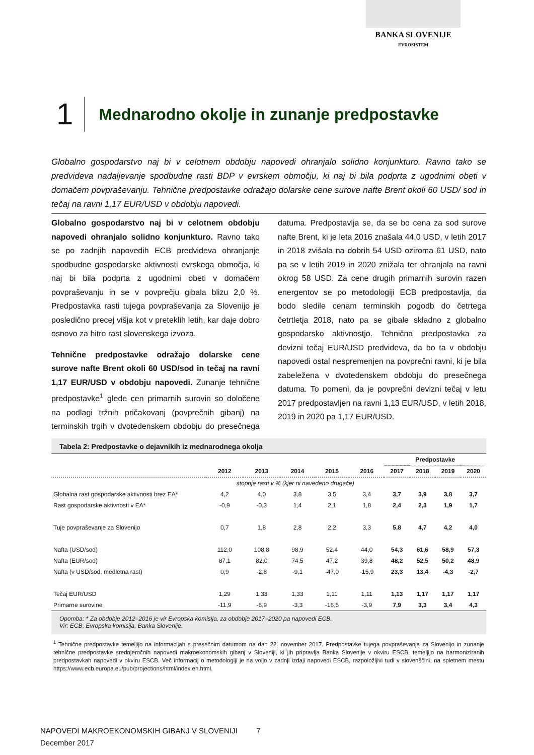BANKA SLOVENIJE
EVROSISTEM
1
Mednarodno okolje in zunanje predpostavke
Globalno gospodarstvo naj bi v celotnem obdobju napovedi ohranjalo solidno konjunkturo. Ravno tako se predvideva nadaljevanje spodbudne rasti BDP v evrskem območju, ki naj bi bila podprta z ugodnimi obeti v domačem povpraševanju. Tehnične predpostavke odražajo dolarske cene surove nafte Brent okoli 60 USD/ sod in tečaj na ravni 1,17 EUR/USD v obdobju napovedi.
Globalno gospodarstvo naj bi v celotnem obdobju napovedi ohranjalo solidno konjunkturo. Ravno tako se po zadnjih napovedih ECB predvideva ohranjanje spodbudne gospodarske aktivnosti evrskega območja, ki naj bi bila podprta z ugodnimi obeti v domačem povpraševanju in se v povprečju gibala blizu 2,0 %. Predpostavka rasti tujega povpraševanja za Slovenijo je posledično precej višja kot v preteklih letih, kar daje dobro osnovo za hitro rast slovenskega izvoza.
Tehnične predpostavke odražajo dolarske cene surove nafte Brent okoli 60 USD/sod in tečaj na ravni 1,17 EUR/USD v obdobju napovedi. Zunanje tehnične predpostavke<sup>1</sup> glede cen primarnih surovin so določene na podlagi tržnih pričakovanj (povprečnih gibanj) na terminskih trgih v dvotedenskem obdobju do presečnega datuma. Predpostavlja se, da se bo cena za sod surove nafte Brent, ki je leta 2016 znašala 44,0 USD, v letih 2017 in 2018 zvišala na dobrih 54 USD oziroma 61 USD, nato pa se v letih 2019 in 2020 znižala ter ohranjala na ravni okrog 58 USD. Za cene drugih primarnih surovin razen energentov se po metodologiji ECB predpostavlja, da bodo sledile cenam terminskih pogodb do četrtega četrtletja 2018, nato pa se gibale skladno z globalno gospodarsko aktivnostjo. Tehnična predpostavka za devizni tečaj EUR/USD predvideva, da bo ta v obdobju napovedi ostal nespremenjen na povprečni ravni, ki je bila zabeležena v dvotedenskem obdobju do presečnega datuma. To pomeni, da je povprečni devizni tečaj v letu 2017 predpostavljen na ravni 1,13 EUR/USD, v letih 2018, 2019 in 2020 pa 1,17 EUR/USD.
Tabela 2: Predpostavke o dejavnikih iz mednarodnega okolja
| | | | | | | Predpostavke | | | |
| --- | --- | --- | --- | --- | --- | --- | --- | --- | --- |
| | 2012 | 2013 | 2014 | 2015 | 2016 | 2017 | 2018 | 2019 | 2020 |
| | stopnje rasti v % (kjer ni navedeno drugače) | | | | | | | | |
| Globalna rast gospodarske aktivnosti brez EA* | 4,2 | 4,0 | 3,8 | 3,5 | 3,4 | 3,7 | 3,9 | 3,8 | 3,7 |
| Rast gospodarske aktivnosti v EA* | -0,9 | -0,3 | 1,4 | 2,1 | 1,8 | 2,4 | 2,3 | 1,9 | 1,7 |
| Tuje povpraševanje za Slovenijo | 0,7 | 1,8 | 2,8 | 2,2 | 3,3 | 5,8 | 4,7 | 4,2 | 4,0 |
| Nafta (USD/sod) | 112,0 | 108,8 | 98,9 | 52,4 | 44,0 | 54,3 | 61,6 | 58,9 | 57,3 |
| Nafta (EUR/sod) | 87,1 | 82,0 | 74,5 | 47,2 | 39,8 | 48,2 | 52,5 | 50,2 | 48,9 |
| Nafta (v USD/sod, medletna rast) | 0,9 | -2,8 | -9,1 | -47,0 | -15,9 | 23,3 | 13,4 | -4,3 | -2,7 |
| Tečaj EUR/USD | 1,29 | 1,33 | 1,33 | 1,11 | 1,11 | 1,13 | 1,17 | 1,17 | 1,17 |
| Primarne surovine | -11,9 | -6,9 | -3,3 | -16,5 | -3,9 | 7,9 | 3,3 | 3,4 | 4,3 |
Opomba: * Za obdobje 2012–2016 je vir Evropska komisija, za obdobje 2017–2020 pa napovedi ECB.
Vir: ECB, Evropska komisija, Banka Slovenije.
<sup>1</sup> Tehnične predpostavke temeljijo na informacijah s presečnim datumom na dan 22. november 2017. Predpostavke tujega povpraševanja za Slovenijo in zunanje tehnične predpostavke srednjeročnih napovedi makroekonomskih gibanj v Sloveniji, ki jih pripravlja Banka Slovenije v okviru ESCB, temeljijo na harmoniziranih predpostavkah napovedi v okviru ESCB. Več informacij o metodologiji je na voljo v zadnji izdaji napovedi ESCB, razpoložljivi tudi v slovenščini, na spletnem mestu https://www.ecb.europa.eu/pub/projections/html/index.en.html.
NAPOVEDI MAKROEKONOMSKIH GIBANJ V SLOVENIJI 7
December 2017